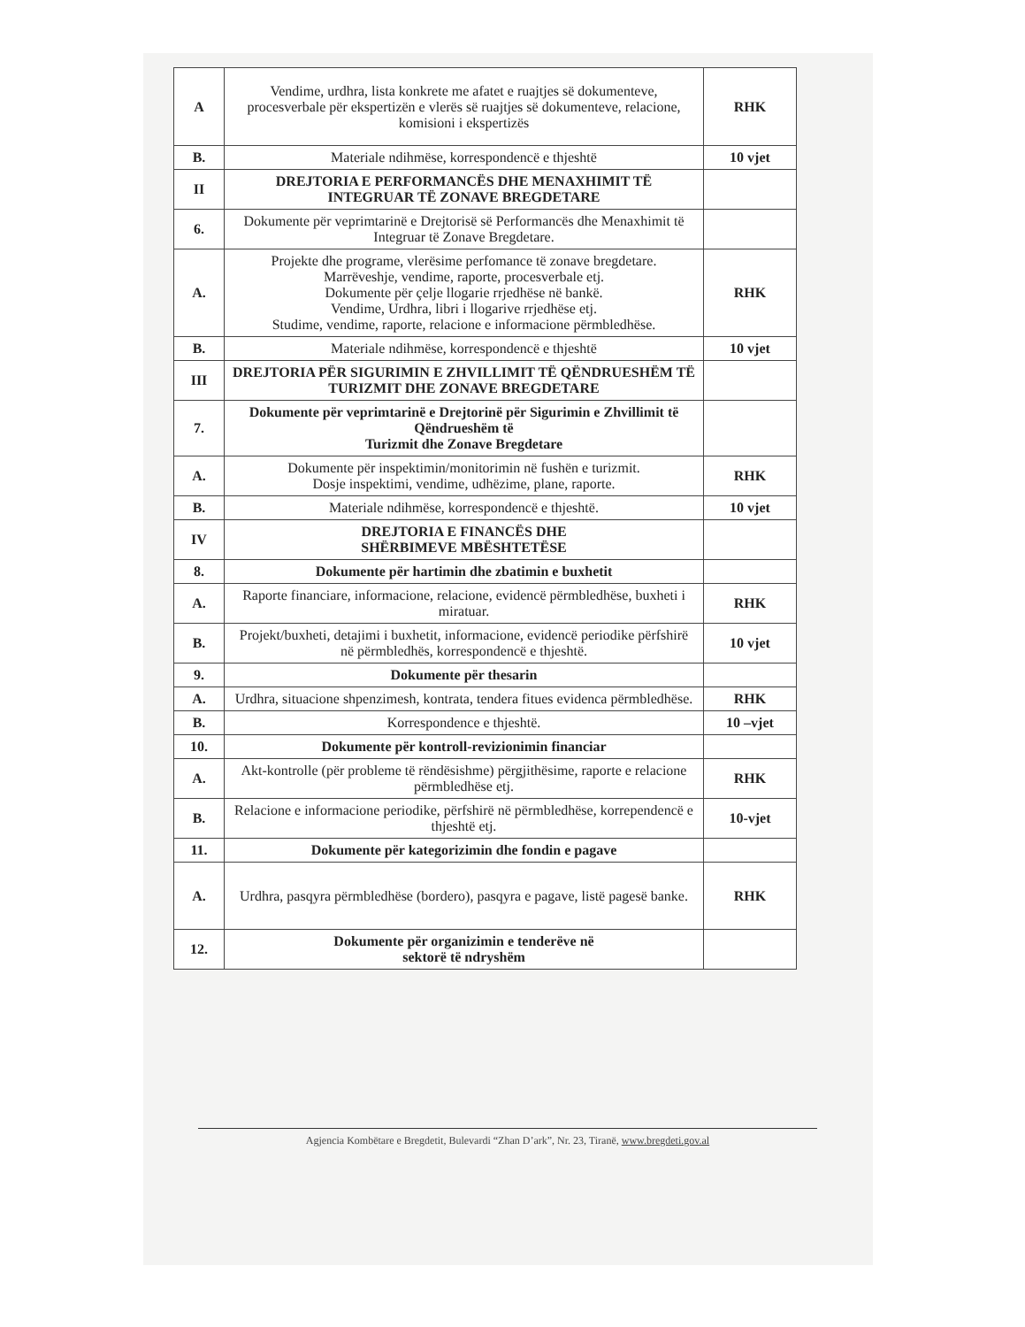| A | Vendime, urdhra, lista konkrete me afatet e ruajtjes së dokumenteve, procesverbale për ekspertizën e vlerës së ruajtjes së dokumenteve, relacione, komisioni i ekspertizës | RHK |
| B. | Materiale ndihmëse, korrespondencë e thjeshtë | 10 vjet |
| II | DREJTORIA E PERFORMANCËS DHE MENAXHIMIT TË INTEGRUAR TË ZONAVE BREGDETARE | |
| 6. | Dokumente për veprimtarinë e Drejtorisë së Performancës dhe Menaxhimit të Integruar të Zonave Bregdetare. | |
| A. | Projekte dhe programe, vlerësime perfomance të zonave bregdetare. Marrëveshje, vendime, raporte, procesverbale etj. Dokumente për çelje llogarie rrjedhëse në bankë. Vendime, Urdhra, libri i llogarive rrjedhëse etj. Studime, vendime, raporte, relacione e informacione përmbledhëse. | RHK |
| B. | Materiale ndihmëse, korrespondencë e thjeshtë | 10 vjet |
| III | DREJTORIA PËR SIGURIMIN E ZHVILLIMIT TË QËNDRUESHËM TË TURIZMIT DHE ZONAVE BREGDETARE | |
| 7. | Dokumente për veprimtarinë e Drejtorinë për Sigurimin e Zhvillimit të Qëndrueshëm të Turizmit dhe Zonave Bregdetare | |
| A. | Dokumente për inspektimin/monitorimin në fushën e turizmit. Dosje inspektimi, vendime, udhëzime, plane, raporte. | RHK |
| B. | Materiale ndihmëse, korrespondencë e thjeshtë. | 10 vjet |
| IV | DREJTORIA E FINANCËS DHE SHËRBIMEVE MBËSHTETËSE | |
| 8. | Dokumente për hartimin dhe zbatimin e buxhetit | |
| A. | Raporte financiare, informacione, relacione, evidencë përmbledhëse, buxheti i miratuar. | RHK |
| B. | Projekt/buxheti, detajimi i buxhetit, informacione, evidencë periodike përfshirë në përmbledhës, korrespondencë e thjeshtë. | 10 vjet |
| 9. | Dokumente për thesarin | |
| A. | Urdhra, situacione shpenzimesh, kontrata, tendera fitues evidenca përmbledhëse. | RHK |
| B. | Korrespondence e thjeshtë. | 10 –vjet |
| 10. | Dokumente për kontroll-revizionimin financiar | |
| A. | Akt-kontrolle (për probleme të rëndësishme) përgjithësime, raporte e relacione përmbledhëse etj. | RHK |
| B. | Relacione e informacione periodike, përfshirë në përmbledhëse, korrependencë e thjeshtë etj. | 10-vjet |
| 11. | Dokumente për kategorizimin dhe fondin e pagave | |
| A. | Urdhra, pasqyra përmbledhëse (bordero), pasqyra e pagave, listë pagesë banke. | RHK |
| 12. | Dokumente për organizimin e tenderëve në sektorë të ndryshëm | |
Agjencia Kombëtare e Bregdetit, Bulevardi “Zhan D’ark”, Nr. 23, Tiranë, www.bregdeti.gov.al